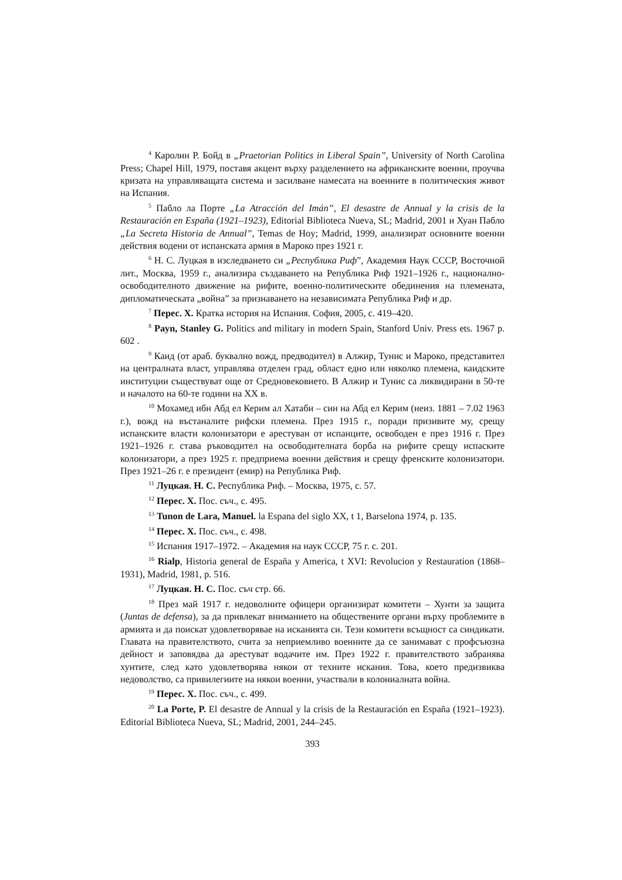<sup>4</sup> Каролин Р. Бойд в „Praetorian Politics in Liberal Spain”, University of North Carolina Press; Chapel Hill, 1979, поставя акцент върху разделението на африканските военни, проучва кризата на управляващата система и засилване намесата на военните в политическия живот на Испания.
<sup>5</sup> Пабло ла Порте „La Atracción del Imán”, El desastre de Annual y la crisis de la Restauración en España (1921–1923), Editorial Biblioteca Nueva, SL; Madrid, 2001 и Хуан Пабло „La Secreta Historia de Annual”, Temas de Hoy; Madrid, 1999, анализират основните военни действия водени от испанската армия в Мароко през 1921 г.
<sup>6</sup> Н. С. Луцкая в изследването си „Республика Риф”, Академия Наук СССР, Восточной лит., Москва, 1959 г., анализира създаването на Република Риф 1921–1926 г., национално-освободителното движение на рифите, военно-политическите обединения на племената, дипломатическата „война” за признаването на независимата Република Риф и др.
<sup>7</sup> Перес. Х. Кратка история на Испания. София, 2005, с. 419–420.
<sup>8</sup> Payn, Stanley G. Politics and military in modern Spain, Stanford Univ. Press ets. 1967 p. 602 .
<sup>9</sup> Каид (от араб. буквално вожд, предводител) в Алжир, Тунис и Мароко, представител на централната власт, управлява отделен град, област едно или няколко племена, каидските институции съществуват още от Средновековието. В Алжир и Тунис са ликвидирани в 50-те и началото на 60-те години на XX в.
<sup>10</sup> Мохамед ибн Абд ел Керим ал Хатаби – син на Абд ел Керим (неиз. 1881 – 7.02 1963 г.), вожд на въстаналите рифски племена. През 1915 г., поради призивите му, срещу испанските власти колонизатори е арестуван от испанците, освободен е през 1916 г. През 1921–1926 г. става ръководител на освободителната борба на рифите срещу испаските колонизатори, а през 1925 г. предприема военни действия и срещу френските колонизатори. През 1921–26 г. е президент (емир) на Република Риф.
<sup>11</sup> Луцкая. Н. С. Республика Риф. – Москва, 1975, с. 57.
<sup>12</sup> Перес. Х. Пос. съч., с. 495.
<sup>13</sup> Tunon de Lara, Manuel. la Espana del siglo XX, t 1, Barselona 1974, p. 135.
<sup>14</sup> Перес. Х. Пос. съч., с. 498.
<sup>15</sup> Испания 1917–1972. – Академия на наук СССР, 75 г. с. 201.
<sup>16</sup> Rialp, Historia general de España y America, t XVI: Revolucion y Restauration (1868–1931), Madrid, 1981, p. 516.
<sup>17</sup> Луцкая. Н. С. Пос. съч стр. 66.
<sup>18</sup> През май 1917 г. недоволните офицери организират комитети – Хунти за защита (Juntas de defensa), за да привлекат вниманието на обществените органи върху проблемите в армията и да поискат удовлетворявае на исканията си. Тези комитети всъщност са синдикати. Главата на правителството, счита за неприемливо военните да се занимават с профсъюзна дейност и заповядва да арестуват водачите им. През 1922 г. правителството забранява хунтите, след като удовлетворява някои от техните искания. Това, което предизвиква недоволство, са привилегиите на някои военни, участвали в колониалната война.
<sup>19</sup> Перес. Х. Пос. съч., с. 499.
<sup>20</sup> La Porte, P. El desastre de Annual y la crisis de la Restauración en España (1921–1923). Editorial Biblioteca Nueva, SL; Madrid, 2001, 244–245.
393